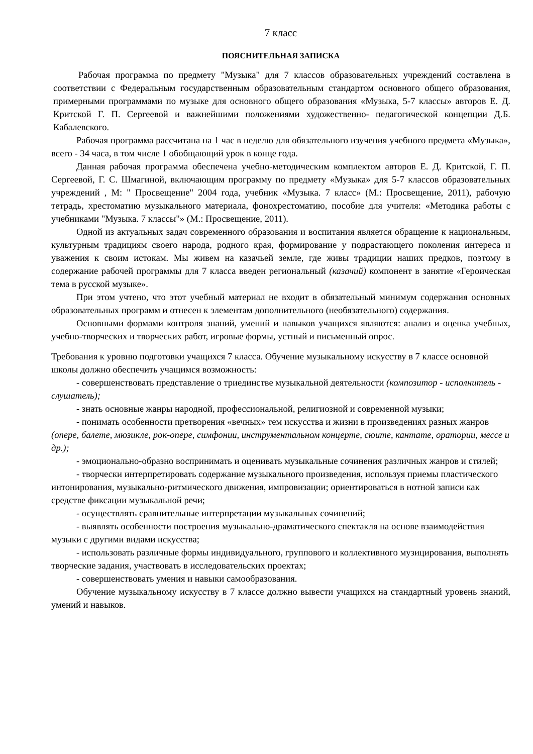7 класс
ПОЯСНИТЕЛЬНАЯ ЗАПИСКА
Рабочая программа по предмету "Музыка" для 7 классов образовательных учреждений составлена в соответствии с Федеральным государственным образовательным стандартом основного общего образования, примерными программами по музыке для основного общего образования «Музыка, 5-7 классы» авторов Е. Д. Критской Г. П. Сергеевой и важнейшими положениями художественно- педагогической концепции Д.Б. Кабалевского.
Рабочая программа рассчитана на 1 час в неделю для обязательного изучения учебного предмета «Музыка», всего - 34 часа, в том числе 1 обобщающий урок в конце года.
Данная рабочая программа обеспечена учебно-методическим комплектом авторов Е. Д. Критской, Г. П. Сергеевой, Г. С. Шмагиной, включающим программу по предмету «Музыка» для 5-7 классов образовательных учреждений , М: " Просвещение" 2004 года, учебник «Музыка. 7 класс» (М.: Просвещение, 2011), рабочую тетрадь, хрестоматию музыкального материала, фонохрестоматию, пособие для учителя: «Методика работы с учебниками "Музыка. 7 классы"» (М.: Просвещение, 2011).
Одной из актуальных задач современного образования и воспитания является обращение к национальным, культурным традициям своего народа, родного края, формирование у подрастающего поколения интереса и уважения к своим истокам. Мы живем на казачьей земле, где живы традиции наших предков, поэтому в содержание рабочей программы для 7 класса введен региональный (казачий) компонент в занятие «Героическая тема в русской музыке».
При этом учтено, что этот учебный материал не входит в обязательный минимум содержания основных образовательных программ и отнесен к элементам дополнительного (необязательного) содержания.
Основными формами контроля знаний, умений и навыков учащихся являются: анализ и оценка учебных, учебно-творческих и творческих работ, игровые формы, устный и письменный опрос.
Требования к уровню подготовки учащихся 7 класса. Обучение музыкальному искусству в 7 классе основной школы должно обеспечить учащимся возможность:
- совершенствовать представление о триединстве музыкальной деятельности (композитор - исполнитель - слушатель);
- знать основные жанры народной, профессиональной, религиозной и современной музыки;
- понимать особенности претворения «вечных» тем искусства и жизни в произведениях разных жанров (опере, балете, мюзикле, рок-опере, симфонии, инструментальном концерте, сюите, кантате, оратории, мессе и др.);
- эмоционально-образно воспринимать и оценивать музыкальные сочинения различных жанров и стилей;
- творчески интерпретировать содержание музыкального произведения, используя приемы пластического интонирования, музыкально-ритмического движения, импровизации; ориентироваться в нотной записи как средстве фиксации музыкальной речи;
- осуществлять сравнительные интерпретации музыкальных сочинений;
- выявлять особенности построения музыкально-драматического спектакля на основе взаимодействия музыки с другими видами искусства;
- использовать различные формы индивидуального, группового и коллективного музицирования, выполнять творческие задания, участвовать в исследовательских проектах;
- совершенствовать умения и навыки самообразования.
Обучение музыкальному искусству в 7 классе должно вывести учащихся на стандартный уровень знаний, умений и навыков.